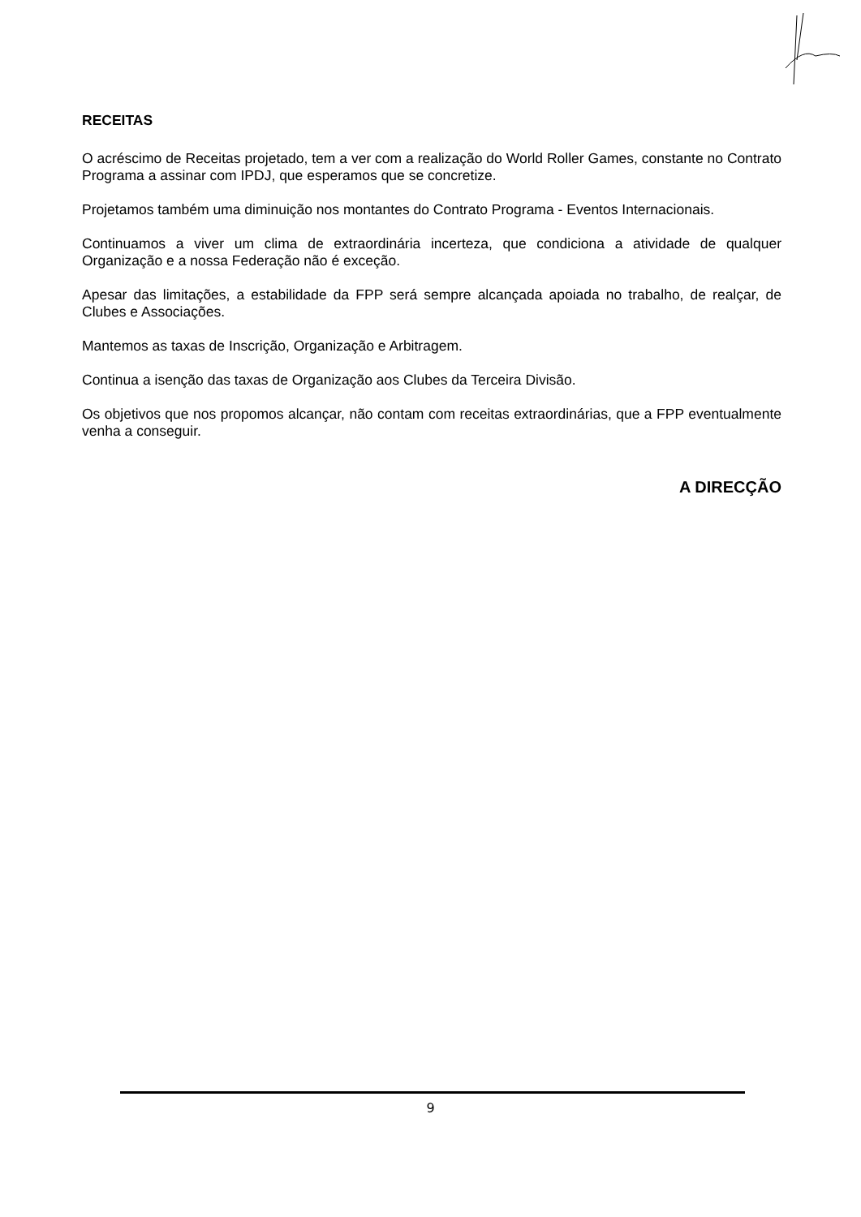RECEITAS
O acréscimo de Receitas projetado, tem a ver com a realização do World Roller Games, constante no Contrato Programa a assinar com IPDJ, que esperamos que se concretize.
Projetamos também uma diminuição nos montantes do Contrato Programa - Eventos Internacionais.
Continuamos a viver um clima de extraordinária incerteza, que condiciona a atividade de qualquer Organização e a nossa Federação não é exceção.
Apesar das limitações, a estabilidade da FPP será sempre alcançada apoiada no trabalho, de realçar, de Clubes e Associações.
Mantemos as taxas de Inscrição, Organização e Arbitragem.
Continua a isenção das taxas de Organização aos Clubes da Terceira Divisão.
Os objetivos que nos propomos alcançar, não contam com receitas extraordinárias, que a FPP eventualmente venha a conseguir.
A DIRECÇÃO
9